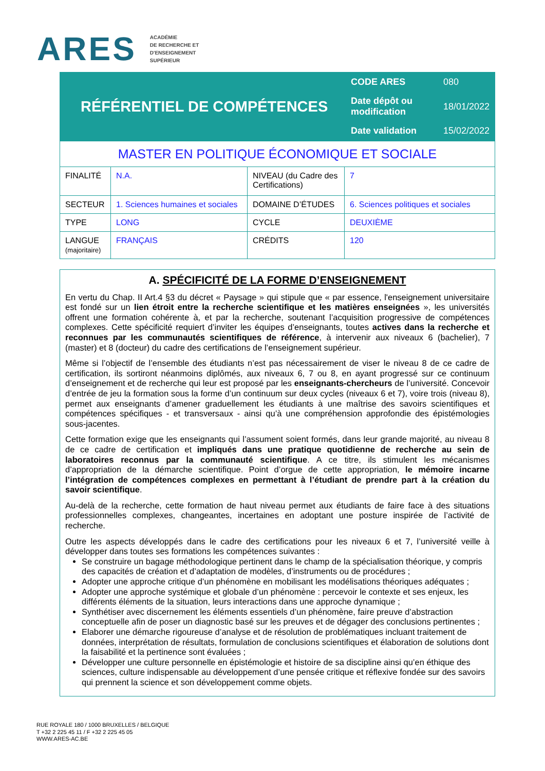ARES
ACADÉMIE
DE RECHERCHE ET
D'ENSEIGNEMENT
SUPÉRIEUR
RÉFÉRENTIEL DE COMPÉTENCES
| CODE ARES | 080 |
| Date dépôt ou modification | 18/01/2022 |
| Date validation | 15/02/2022 |
| MASTER EN POLITIQUE ÉCONOMIQUE ET SOCIALE | | | |
| FINALITÉ | N.A. | NIVEAU (du Cadre des Certifications) | 7 |
| SECTEUR | 1. Sciences humaines et sociales | DOMAINE D’ÉTUDES | 6. Sciences politiques et sociales |
| TYPE | LONG | CYCLE | DEUXIÈME |
| LANGUE (majoritaire) | FRANÇAIS | CRÉDITS | 120 |
A. SPÉCIFICITÉ DE LA FORME D’ENSEIGNEMENT
En vertu du Chap. II Art.4 §3 du décret « Paysage » qui stipule que « par essence, l'enseignement universitaire est fondé sur un lien étroit entre la recherche scientifique et les matières enseignées », les universités offrent une formation cohérente à, et par la recherche, soutenant l’acquisition progressive de compétences complexes. Cette spécificité requiert d’inviter les équipes d’enseignants, toutes actives dans la recherche et reconnues par les communautés scientifiques de référence, à intervenir aux niveaux 6 (bachelier), 7 (master) et 8 (docteur) du cadre des certifications de l’enseignement supérieur.
Même si l’objectif de l’ensemble des étudiants n’est pas nécessairement de viser le niveau 8 de ce cadre de certification, ils sortiront néanmoins diplômés, aux niveaux 6, 7 ou 8, en ayant progressé sur ce continuum d’enseignement et de recherche qui leur est proposé par les enseignants-chercheurs de l’université. Concevoir d’entrée de jeu la formation sous la forme d’un continuum sur deux cycles (niveaux 6 et 7), voire trois (niveau 8), permet aux enseignants d’amener graduellement les étudiants à une maîtrise des savoirs scientifiques et compétences spécifiques - et transversaux - ainsi qu’à une compréhension approfondie des épistémologies sous-jacentes.
Cette formation exige que les enseignants qui l’assument soient formés, dans leur grande majorité, au niveau 8 de ce cadre de certification et impliqués dans une pratique quotidienne de recherche au sein de laboratoires reconnus par la communauté scientifique. A ce titre, ils stimulent les mécanismes d’appropriation de la démarche scientifique. Point d’orgue de cette appropriation, le mémoire incarne l’intégration de compétences complexes en permettant à l’étudiant de prendre part à la création du savoir scientifique.
Au-delà de la recherche, cette formation de haut niveau permet aux étudiants de faire face à des situations professionnelles complexes, changeantes, incertaines en adoptant une posture inspirée de l’activité de recherche.
Outre les aspects développés dans le cadre des certifications pour les niveaux 6 et 7, l’université veille à développer dans toutes ses formations les compétences suivantes :
Se construire un bagage méthodologique pertinent dans le champ de la spécialisation théorique, y compris des capacités de création et d’adaptation de modèles, d’instruments ou de procédures ;
Adopter une approche critique d’un phénomène en mobilisant les modélisations théoriques adéquates ;
Adopter une approche systémique et globale d’un phénomène : percevoir le contexte et ses enjeux, les différents éléments de la situation, leurs interactions dans une approche dynamique ;
Synthétiser avec discernement les éléments essentiels d’un phénomène, faire preuve d’abstraction conceptuelle afin de poser un diagnostic basé sur les preuves et de dégager des conclusions pertinentes ;
Elaborer une démarche rigoureuse d’analyse et de résolution de problématiques incluant traitement de données, interprétation de résultats, formulation de conclusions scientifiques et élaboration de solutions dont la faisabilité et la pertinence sont évaluées ;
Développer une culture personnelle en épistémologie et histoire de sa discipline ainsi qu’en éthique des sciences, culture indispensable au développement d’une pensée critique et réflexive fondée sur des savoirs qui prennent la science et son développement comme objets.
RUE ROYALE 180 / 1000 BRUXELLES / BELGIQUE
T +32 2 225 45 11 / F +32 2 225 45 05
WWW.ARES-AC.BE